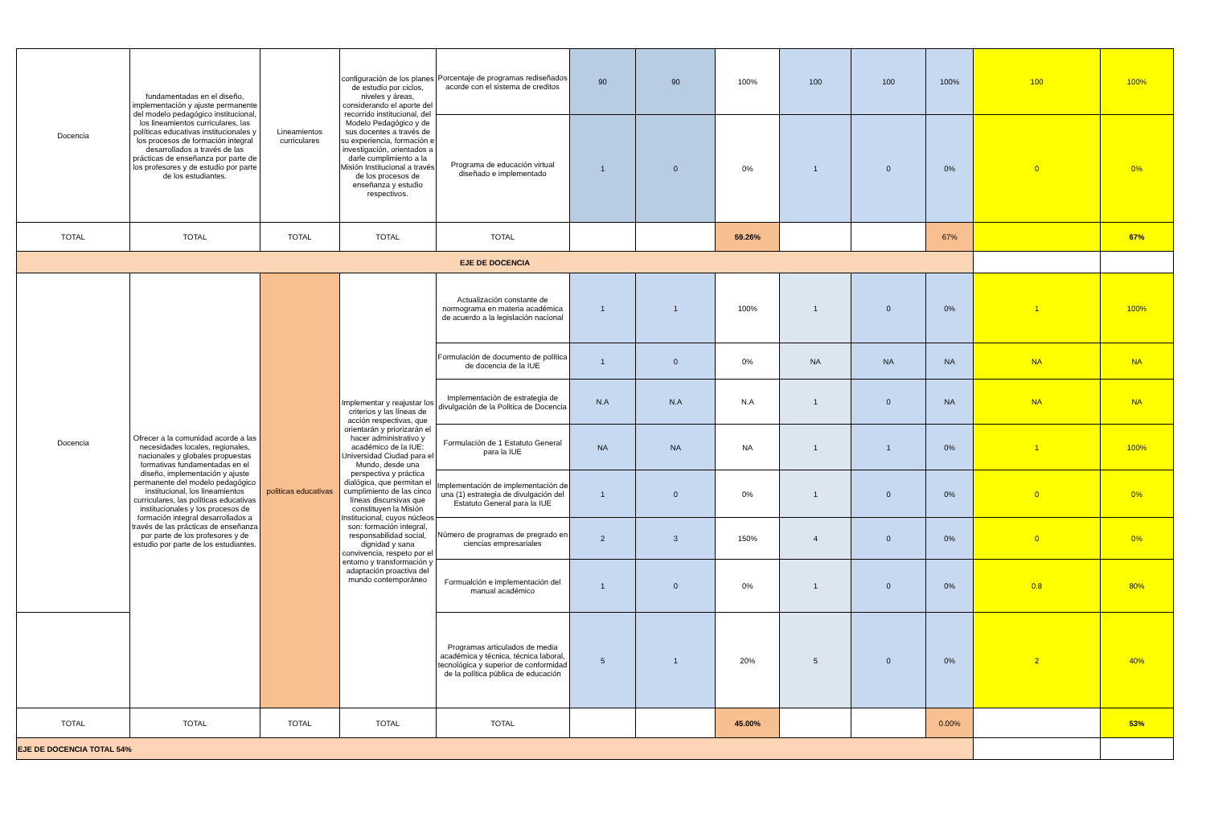| Docencia | fundamentadas en el diseño, implementación y ajuste permanente del modelo pedagógico institucional, los lineamientos curriculares, las políticas educativas institucionales y los procesos de formación integral desarrollados a través de las prácticas de enseñanza por parte de los profesores y de estudio por parte de los estudiantes. | Lineamientos curriculares | configuración de los planes de estudio por ciclos, niveles y áreas, considerando el aporte del recorrido institucional, del Modelo Pedagógico y de sus docentes a través de su experiencia, formación e investigación, orientados a darle cumplimiento a la Misión Institucional a través de los procesos de enseñanza y estudio respectivos. | Porcentaje de programas rediseñados acorde con el sistema de creditos | 90 | 90 | 100% | 100 | 100 | 100% | 100 | 100% |
| | | | | Programa de educación virtual diseñado e implementado | 1 | 0 | 0% | 1 | 0 | 0% | 0 | 0% |
| TOTAL | TOTAL | TOTAL | TOTAL | TOTAL | | | 59.26% | | | 67% | | 67% |
| EJE DE DOCENCIA | | | | | | | | | | | | |
| Docencia | Ofrecer a la comunidad acorde a las necesidades locales, regionales, nacionales y globales propuestas formativas fundamentadas en el diseño, implementación y ajuste permanente del modelo pedagógico institucional, los lineamientos curriculares, las políticas educativas institucionales y los procesos de formación integral desarrollados a través de las prácticas de enseñanza por parte de los profesores y de estudio por parte de los estudiantes. | politicas educativas | Implementar y reajustar los criterios y las líneas de acción respectivas, que orientarán y priorizarán el hacer administrativo y académico de la IUE: Universidad Ciudad para el Mundo, desde una perspectiva y práctica dialógica, que permitan el cumplimiento de las cinco líneas discursivas que constituyen la Misión Institucional, cuyos núcleos son: formación integral, responsabilidad social, dignidad y sana convivencia, respeto por el entorno y transformación y adaptación proactiva del mundo contemporáneo | Actualización constante de normograma en materia académica de acuerdo a la legislación nacional | 1 | 1 | 100% | 1 | 0 | 0% | 1 | 100% |
| | | | | Formulación de documento de política de docencia de la IUE | 1 | 0 | 0% | NA | NA | NA | NA | NA |
| | | | | Implementación de estrategia de divulgación de la Politica de Docencia | N.A | N.A | N.A | 1 | 0 | NA | NA | NA |
| | | | | Formulación de 1 Estatuto General para la IUE | NA | NA | NA | 1 | 1 | 0% | 1 | 100% |
| | | | | Implementación de implementación de una (1) estrategia de divulgación del Estatuto General para la IUE | 1 | 0 | 0% | 1 | 0 | 0% | 0 | 0% |
| | | | | Número de programas de pregrado en ciencias empresariales | 2 | 3 | 150% | 4 | 0 | 0% | 0 | 0% |
| | | | | Formualción e implementación del manual académico | 1 | 0 | 0% | 1 | 0 | 0% | 0.8 | 80% |
| | | | | Programas articulados de media académica y técnica, técnica laboral, tecnológica y superior de conformidad de la política pública de educación | 5 | 1 | 20% | 5 | 0 | 0% | 2 | 40% |
| TOTAL | TOTAL | TOTAL | TOTAL | TOTAL | | | 45.00% | | | 0.00% | | 53% |
| EJE DE DOCENCIA TOTAL 54% | | | | | | | | | | | | |